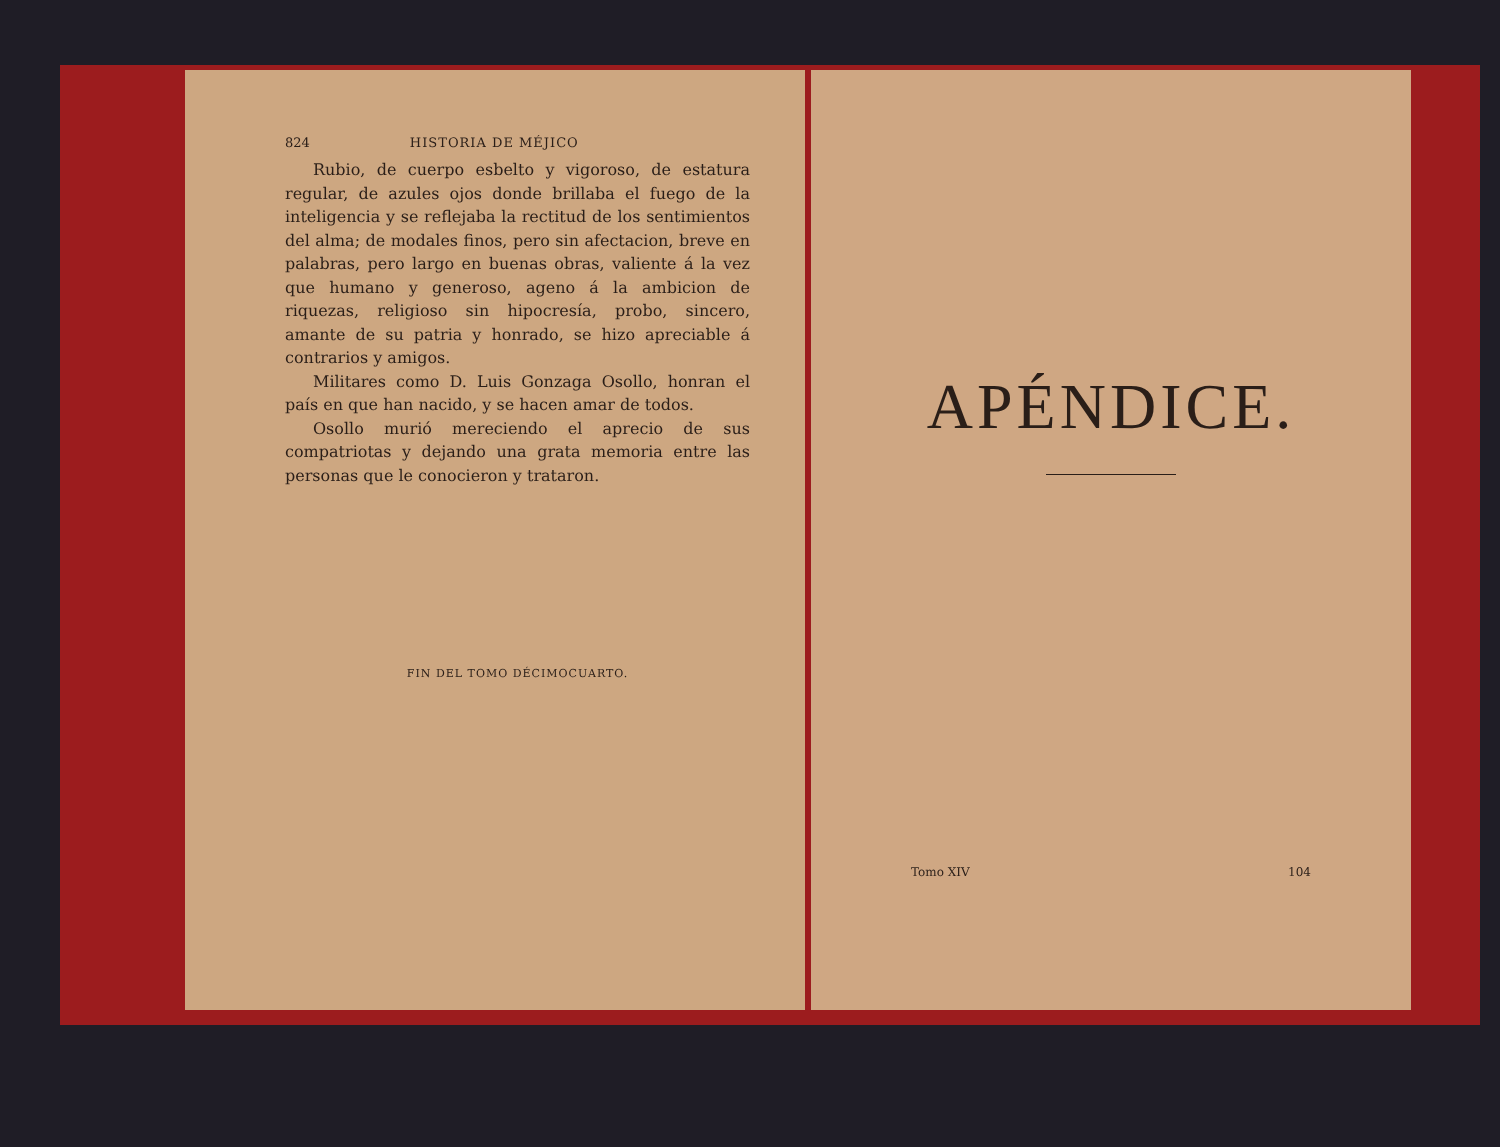824 HISTORIA DE MÉJICO
Rubio, de cuerpo esbelto y vigoroso, de estatura regular, de azules ojos donde brillaba el fuego de la inteligencia y se reflejaba la rectitud de los sentimientos del alma; de modales finos, pero sin afectacion, breve en palabras, pero largo en buenas obras, valiente á la vez que humano y generoso, ageno á la ambicion de riquezas, religioso sin hipocresía, probo, sincero, amante de su patria y honrado, se hizo apreciable á contrarios y amigos.
Militares como D. Luis Gonzaga Osollo, honran el país en que han nacido, y se hacen amar de todos.
Osollo murió mereciendo el aprecio de sus compatriotas y dejando una grata memoria entre las personas que le conocieron y trataron.
FIN DEL TOMO DÉCIMOCUARTO.
APÉNDICE.
Tomo XIV 104